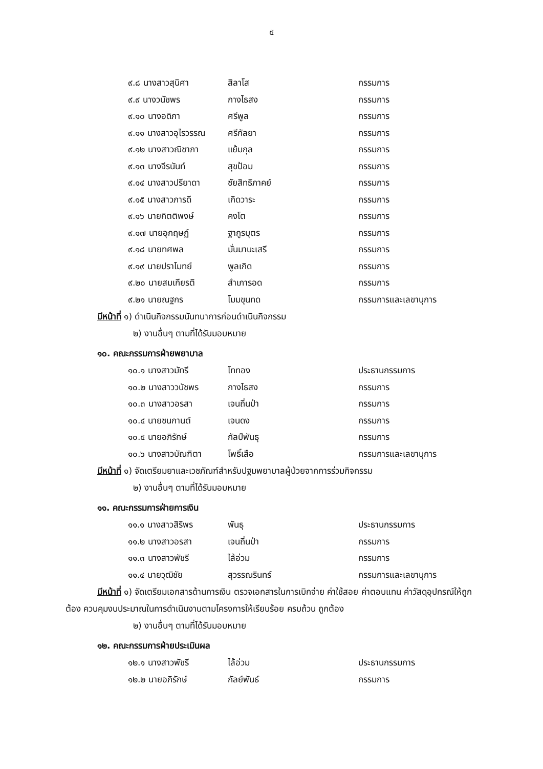๕
| ๙.๘ นางสาวสุนิศา | สิลาโส | กรรมการ |
| ๙.๙ นางวนัชพร | กางไธสง | กรรมการ |
| ๙.๑๐ นางอดิภา | ศรีพูล | กรรมการ |
| ๙.๑๑ นางสาวอุไรวรรณ | ศรีกัลยา | กรรมการ |
| ๙.๑๒ นางสาวณิชาภา | แย้มกุล | กรรมการ |
| ๙.๑๓ นางจีรนันท์ | สุขป้อม | กรรมการ |
| ๙.๑๔ นางสาวปรียาดา | ชัยสิทธิภาคย์ | กรรมการ |
| ๙.๑๕ นางสาวภารดี | เกิดวาระ | กรรมการ |
| ๙.๑๖ นายกิตติพงษ์ | คงโต | กรรมการ |
| ๙.๑๗ นายอุกฤษฏ์ | ฐากูรบุตร | กรรมการ |
| ๙.๑๘ นายทศพล | มั่นมานะเสรี | กรรมการ |
| ๙.๑๙ นายปราโมทย์ | พูลเกิด | กรรมการ |
| ๙.๒๐ นายสมเกียรติ | สำเภารอด | กรรมการ |
| ๙.๒๑ นายณฐกร | โมมขุนทด | กรรมการและเลขานุการ |
มีหน้าที่ ๑) ดำเนินกิจกรรมนันทนาการก่อนดำเนินกิจกรรม
๒) งานอื่นๆ ตามที่ได้รับมอบหมาย
๑๐. คณะกรรมการฝ่ายพยาบาล
| ๑๐.๑ นางสาวมัทรี | โททอง | ประธานกรรมการ |
| ๑๐.๒ นางสาววนัชพร | กางไธสง | กรรมการ |
| ๑๐.๓ นางสาวอรสา | เจนถิ่นป่า | กรรมการ |
| ๑๐.๔ นายชนกานต์ | เจนดง | กรรมการ |
| ๑๐.๕ นายอภิรักษ์ | กัลป์พันธุ | กรรมการ |
| ๑๐.๖ นางสาวบัณฑิตา | โพธิ์เสือ | กรรมการและเลขานุการ |
มีหน้าที่ ๑) จัดเตรียมยาและเวชภัณฑ์สำหรับปฐมพยาบาลผู้ป่วยจากการร่วมกิจกรรม
๒) งานอื่นๆ ตามที่ได้รับมอบหมาย
๑๑. คณะกรรมการฝ่ายการเงิน
| ๑๑.๑ นางสาวสิริพร | พันธุ | ประธานกรรมการ |
| ๑๑.๒ นางสาวอรสา | เจนถิ่นป่า | กรรมการ |
| ๑๑.๓ นางสาวพัชรี | ไล้อ่วม | กรรมการ |
| ๑๑.๔ นายวุฒิชัย | สุวรรณรินทร์ | กรรมการและเลขานุการ |
มีหน้าที่ ๑) จัดเตรียมเอกสารด้านการเงิน ตรวจเอกสารในการเบิกจ่าย ค่าใช้สอย ค่าตอบแทน ค่าวัสดุอุปกรณ์ให้ถูกต้อง ควบคุมงบประมาณในการดำเนินงานตามโครงการให้เรียบร้อย ครบถ้วน ถูกต้อง
๒) งานอื่นๆ ตามที่ได้รับมอบหมาย
๑๒. คณะกรรมการฝ่ายประเมินผล
| ๑๒.๑ นางสาวพัชรี | ไล้อ่วม | ประธานกรรมการ |
| ๑๒.๒ นายอภิรักษ์ | กัลย์พันธ์ | กรรมการ |